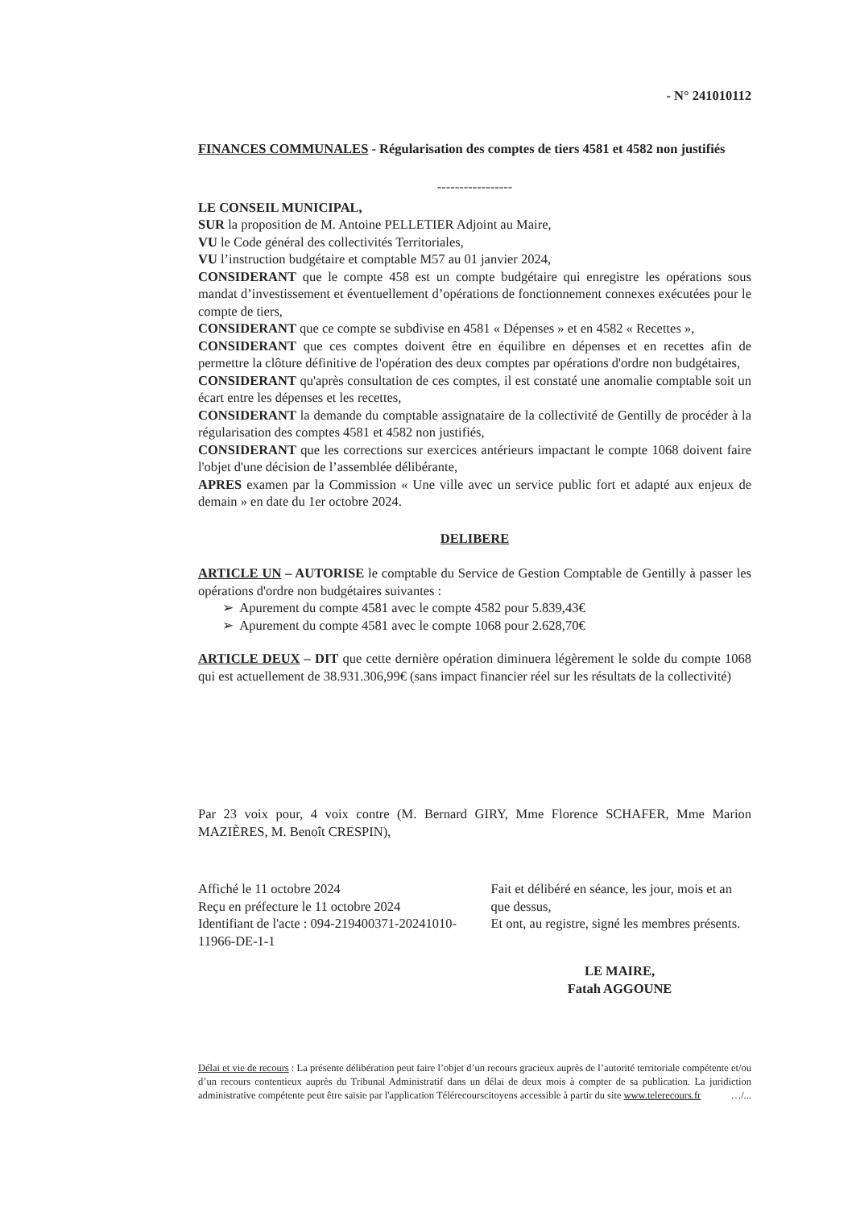- N° 241010112
FINANCES COMMUNALES - Régularisation des comptes de tiers 4581 et 4582 non justifiés
-----------------
LE CONSEIL MUNICIPAL,
SUR la proposition de M. Antoine PELLETIER Adjoint au Maire,
VU le Code général des collectivités Territoriales,
VU l’instruction budgétaire et comptable M57 au 01 janvier 2024,
CONSIDERANT que le compte 458 est un compte budgétaire qui enregistre les opérations sous mandat d’investissement et éventuellement d’opérations de fonctionnement connexes exécutées pour le compte de tiers,
CONSIDERANT que ce compte se subdivise en 4581 « Dépenses » et en 4582 « Recettes »,
CONSIDERANT que ces comptes doivent être en équilibre en dépenses et en recettes afin de permettre la clôture définitive de l'opération des deux comptes par opérations d'ordre non budgétaires,
CONSIDERANT qu'après consultation de ces comptes, il est constaté une anomalie comptable soit un écart entre les dépenses et les recettes,
CONSIDERANT la demande du comptable assignataire de la collectivité de Gentilly de procéder à la régularisation des comptes 4581 et 4582 non justifiés,
CONSIDERANT que les corrections sur exercices antérieurs impactant le compte 1068 doivent faire l'objet d'une décision de l’assemblée délibérante,
APRES examen par la Commission « Une ville avec un service public fort et adapté aux enjeux de demain » en date du 1er octobre 2024.
DELIBERE
ARTICLE UN – AUTORISE le comptable du Service de Gestion Comptable de Gentilly à passer les opérations d'ordre non budgétaires suivantes :
➢ Apurement du compte 4581 avec le compte 4582 pour 5.839,43€
➢ Apurement du compte 4581 avec le compte 1068 pour 2.628,70€
ARTICLE DEUX – DIT que cette dernière opération diminuera légèrement le solde du compte 1068 qui est actuellement de 38.931.306,99€ (sans impact financier réel sur les résultats de la collectivité)
Par 23 voix pour, 4 voix contre (M. Bernard GIRY, Mme Florence SCHAFER, Mme Marion MAZIÈRES, M. Benoît CRESPIN),
Affiché le 11 octobre 2024
Reçu en préfecture le 11 octobre 2024
Identifiant de l'acte : 094-219400371-20241010-11966-DE-1-1
Fait et délibéré en séance, les jour, mois et an que dessus,
Et ont, au registre, signé les membres présents.
LE MAIRE,
Fatah AGGOUNE
Délai et vie de recours : La présente délibération peut faire l’objet d’un recours gracieux auprès de l’autorité territoriale compétente et/ou d’un recours contentieux auprès du Tribunal Administratif dans un délai de deux mois à compter de sa publication. La juridiction administrative compétente peut être saisie par l'application Télérecourscitoyens accessible à partir du site www.telerecours.fr …/...